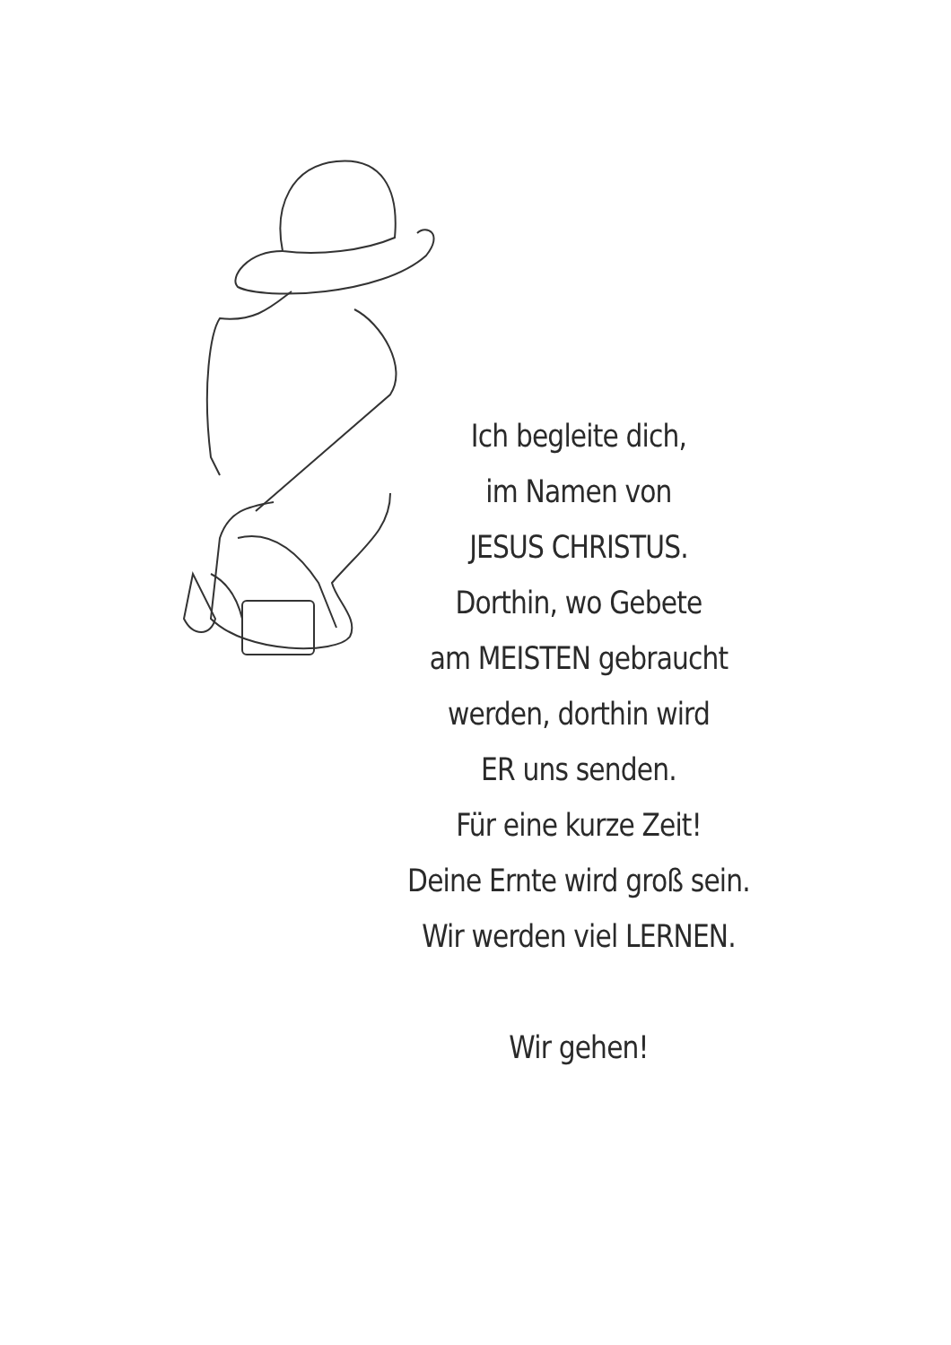Ich begleite dich,
im Namen von
JESUS CHRISTUS.
Dorthin, wo Gebete
am MEISTEN gebraucht
werden, dorthin wird
ER uns senden.
Für eine kurze Zeit!
Deine Ernte wird groß sein.
Wir werden viel LERNEN.
Wir gehen!